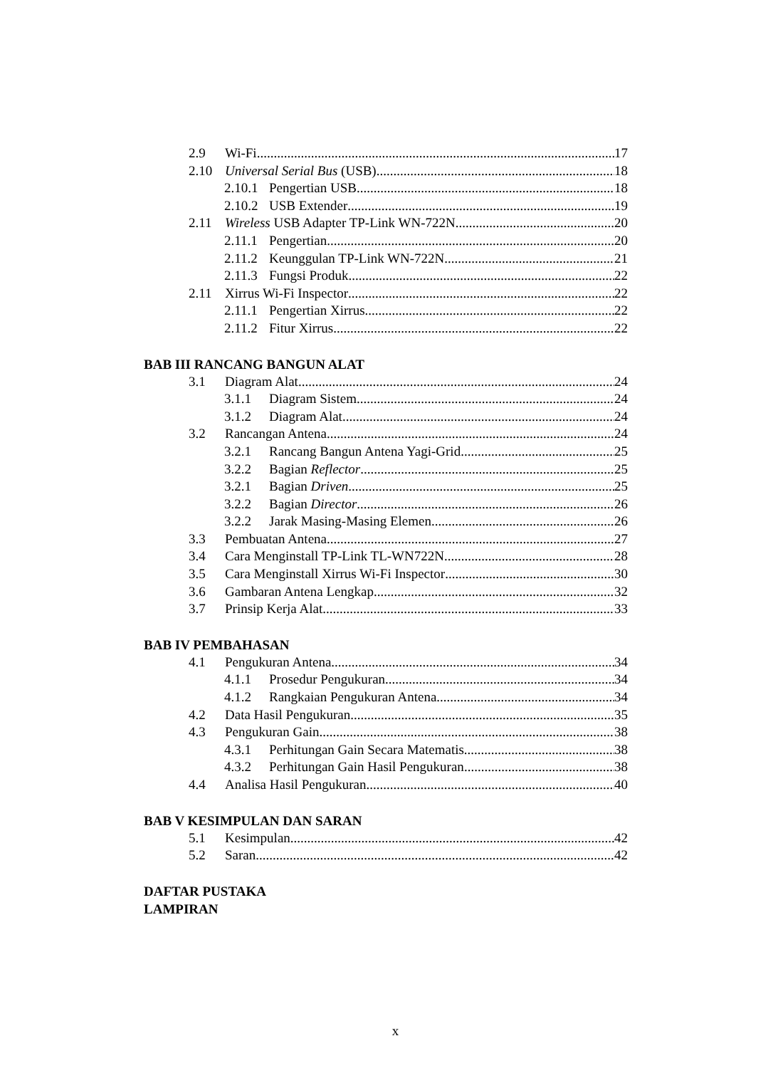2.9 Wi-Fi 17
2.10 Universal Serial Bus (USB) 18
2.10.1 Pengertian USB 18
2.10.2 USB Extender 19
2.11 Wireless USB Adapter TP-Link WN-722N 20
2.11.1 Pengertian 20
2.11.2 Keunggulan TP-Link WN-722N 21
2.11.3 Fungsi Produk 22
2.11 Xirrus Wi-Fi Inspector 22
2.11.1 Pengertian Xirrus 22
2.11.2 Fitur Xirrus 22
BAB III RANCANG BANGUN ALAT
3.1 Diagram Alat 24
3.1.1 Diagram Sistem 24
3.1.2 Diagram Alat 24
3.2 Rancangan Antena 24
3.2.1 Rancang Bangun Antena Yagi-Grid 25
3.2.2 Bagian Reflector 25
3.2.1 Bagian Driven 25
3.2.2 Bagian Director 26
3.2.2 Jarak Masing-Masing Elemen 26
3.3 Pembuatan Antena 27
3.4 Cara Menginstall TP-Link TL-WN722N 28
3.5 Cara Menginstall Xirrus Wi-Fi Inspector 30
3.6 Gambaran Antena Lengkap 32
3.7 Prinsip Kerja Alat 33
BAB IV PEMBAHASAN
4.1 Pengukuran Antena 34
4.1.1 Prosedur Pengukuran 34
4.1.2 Rangkaian Pengukuran Antena 34
4.2 Data Hasil Pengukuran 35
4.3 Pengukuran Gain 38
4.3.1 Perhitungan Gain Secara Matematis 38
4.3.2 Perhitungan Gain Hasil Pengukuran 38
4.4 Analisa Hasil Pengukuran 40
BAB V KESIMPULAN DAN SARAN
5.1 Kesimpulan 42
5.2 Saran 42
DAFTAR PUSTAKA
LAMPIRAN
x